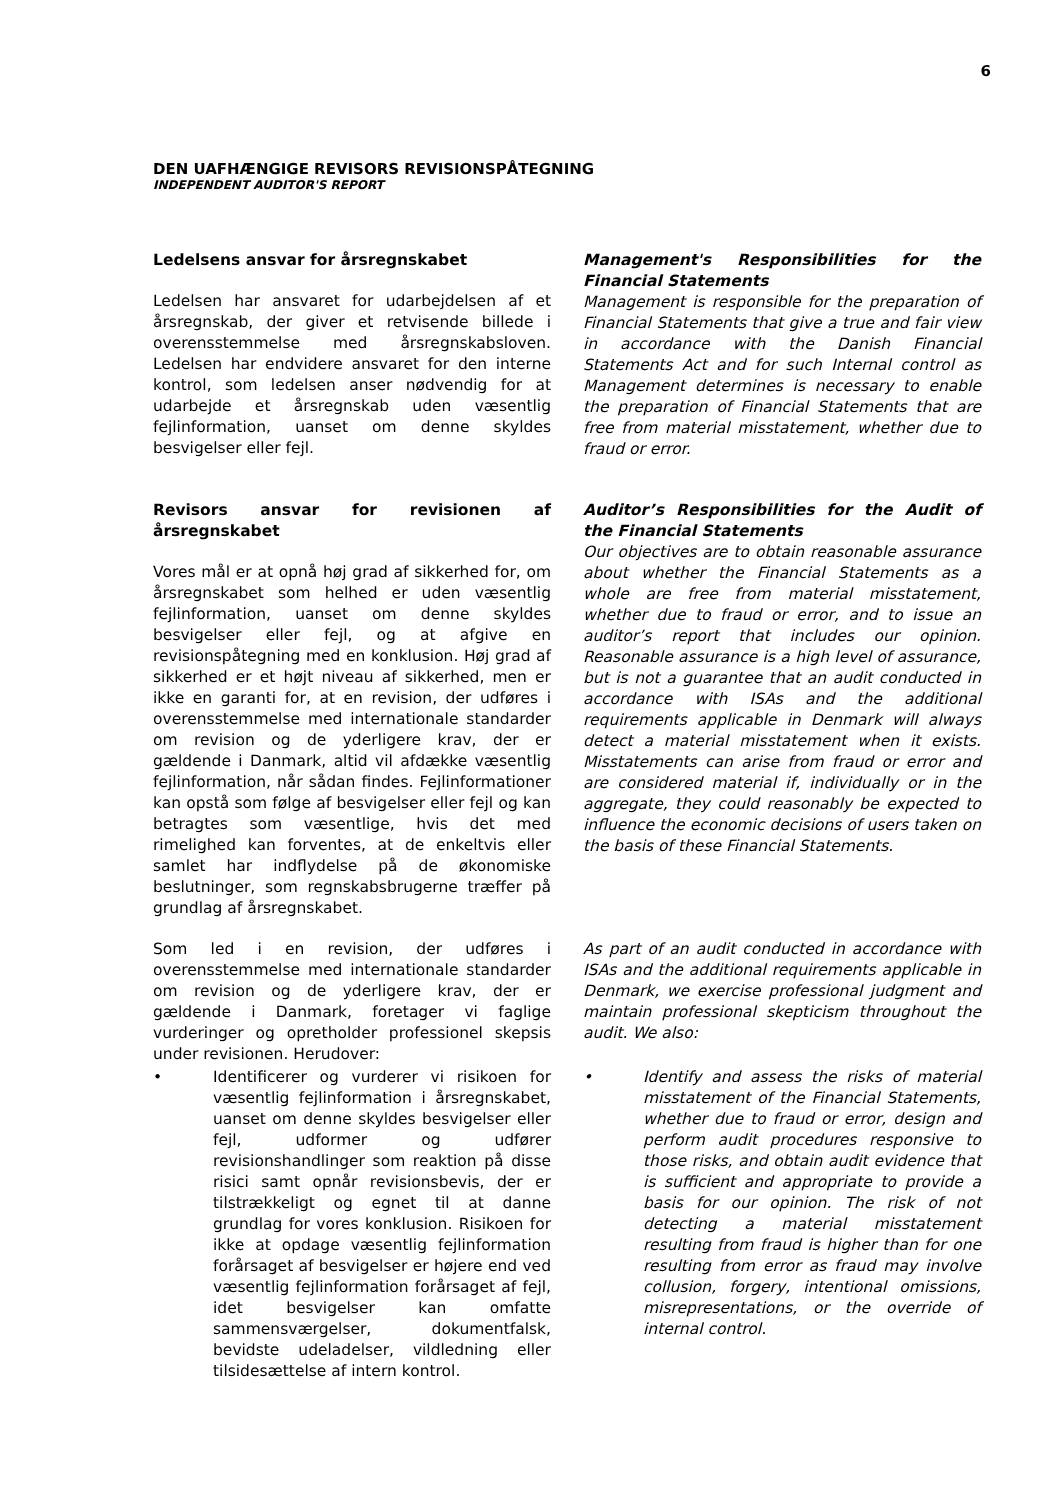6
DEN UAFHÆNGIGE REVISORS REVISIONSPÅTEGNING
INDEPENDENT AUDITOR'S REPORT
Ledelsens ansvar for årsregnskabet
Ledelsen har ansvaret for udarbejdelsen af et årsregnskab, der giver et retvisende billede i overensstemmelse med årsregnskabsloven. Ledelsen har endvidere ansvaret for den interne kontrol, som ledelsen anser nødvendig for at udarbejde et årsregnskab uden væsentlig fejlinformation, uanset om denne skyldes besvigelser eller fejl.
Management's Responsibilities for the Financial Statements
Management is responsible for the preparation of Financial Statements that give a true and fair view in accordance with the Danish Financial Statements Act and for such Internal control as Management determines is necessary to enable the preparation of Financial Statements that are free from material misstatement, whether due to fraud or error.
Revisors ansvar for revisionen af årsregnskabet
Vores mål er at opnå høj grad af sikkerhed for, om årsregnskabet som helhed er uden væsentlig fejlinformation, uanset om denne skyldes besvigelser eller fejl, og at afgive en revisionspåtegning med en konklusion. Høj grad af sikkerhed er et højt niveau af sikkerhed, men er ikke en garanti for, at en revision, der udføres i overensstemmelse med internationale standarder om revision og de yderligere krav, der er gældende i Danmark, altid vil afdække væsentlig fejlinformation, når sådan findes. Fejlinformationer kan opstå som følge af besvigelser eller fejl og kan betragtes som væsentlige, hvis det med rimelighed kan forventes, at de enkeltvis eller samlet har indflydelse på de økonomiske beslutninger, som regnskabsbrugerne træffer på grundlag af årsregnskabet.
Auditor’s Responsibilities for the Audit of the Financial Statements
Our objectives are to obtain reasonable assurance about whether the Financial Statements as a whole are free from material misstatement, whether due to fraud or error, and to issue an auditor’s report that includes our opinion. Reasonable assurance is a high level of assurance, but is not a guarantee that an audit conducted in accordance with ISAs and the additional requirements applicable in Denmark will always detect a material misstatement when it exists. Misstatements can arise from fraud or error and are considered material if, individually or in the aggregate, they could reasonably be expected to influence the economic decisions of users taken on the basis of these Financial Statements.
Som led i en revision, der udføres i overensstemmelse med internationale standarder om revision og de yderligere krav, der er gældende i Danmark, foretager vi faglige vurderinger og opretholder professionel skepsis under revisionen. Herudover:
• Identificerer og vurderer vi risikoen for væsentlig fejlinformation i årsregnskabet, uanset om denne skyldes besvigelser eller fejl, udformer og udfører revisionshandlinger som reaktion på disse risici samt opnår revisionsbevis, der er tilstrækkeligt og egnet til at danne grundlag for vores konklusion. Risikoen for ikke at opdage væsentlig fejlinformation forårsaget af besvigelser er højere end ved væsentlig fejlinformation forårsaget af fejl, idet besvigelser kan omfatte sammensværgelser, dokumentfalsk, bevidste udeladelser, vildledning eller tilsidesættelse af intern kontrol.
As part of an audit conducted in accordance with ISAs and the additional requirements applicable in Denmark, we exercise professional judgment and maintain professional skepticism throughout the audit. We also:
• Identify and assess the risks of material misstatement of the Financial Statements, whether due to fraud or error, design and perform audit procedures responsive to those risks, and obtain audit evidence that is sufficient and appropriate to provide a basis for our opinion. The risk of not detecting a material misstatement resulting from fraud is higher than for one resulting from error as fraud may involve collusion, forgery, intentional omissions, misrepresentations, or the override of internal control.